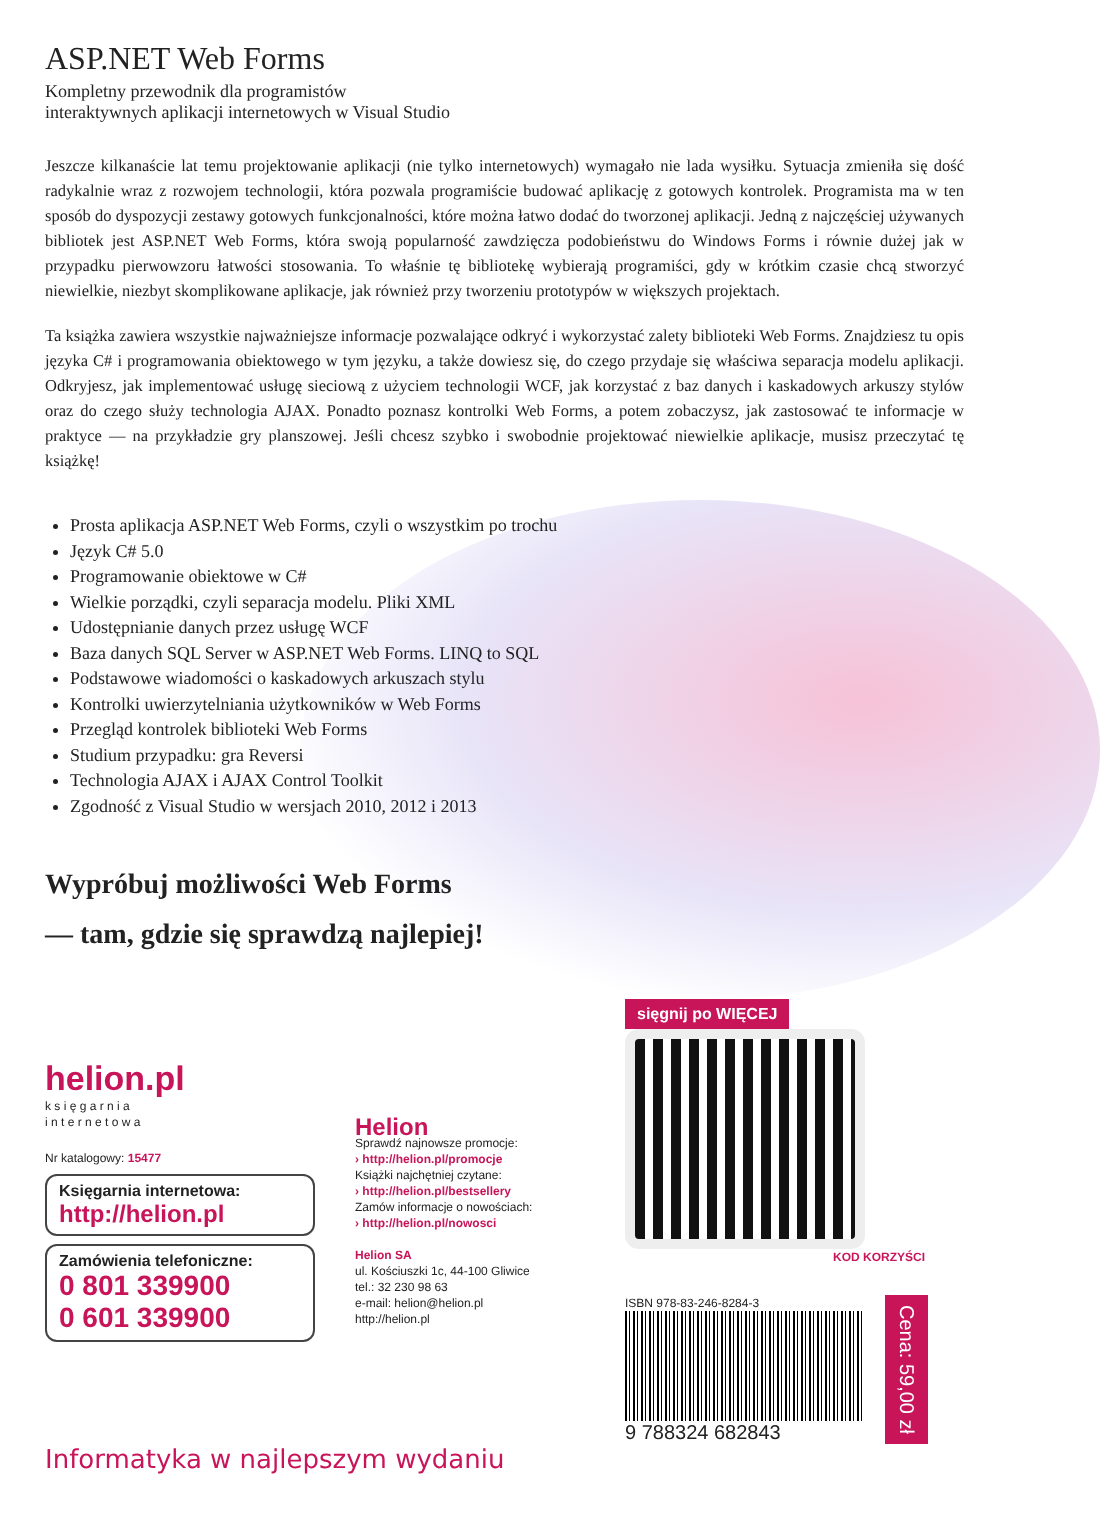ASP.NET Web Forms
Kompletny przewodnik dla programistów
interaktywnych aplikacji internetowych w Visual Studio
Jeszcze kilkanaście lat temu projektowanie aplikacji (nie tylko internetowych) wymagało nie lada wysiłku. Sytuacja zmieniła się dość radykalnie wraz z rozwojem technologii, która pozwala programiście budować aplikację z gotowych kontrolek. Programista ma w ten sposób do dyspozycji zestawy gotowych funkcjonalności, które można łatwo dodać do tworzonej aplikacji. Jedną z najczęściej używanych bibliotek jest ASP.NET Web Forms, która swoją popularność zawdzięcza podobieństwu do Windows Forms i równie dużej jak w przypadku pierwowzoru łatwości stosowania. To właśnie tę bibliotekę wybierają programiści, gdy w krótkim czasie chcą stworzyć niewielkie, niezbyt skomplikowane aplikacje, jak również przy tworzeniu prototypów w większych projektach.
Ta książka zawiera wszystkie najważniejsze informacje pozwalające odkryć i wykorzystać zalety biblioteki Web Forms. Znajdziesz tu opis języka C# i programowania obiektowego w tym języku, a także dowiesz się, do czego przydaje się właściwa separacja modelu aplikacji. Odkryjesz, jak implementować usługę sieciową z użyciem technologii WCF, jak korzystać z baz danych i kaskadowych arkuszy stylów oraz do czego służy technologia AJAX. Ponadto poznasz kontrolki Web Forms, a potem zobaczysz, jak zastosować te informacje w praktyce — na przykładzie gry planszowej. Jeśli chcesz szybko i swobodnie projektować niewielkie aplikacje, musisz przeczytać tę książkę!
Prosta aplikacja ASP.NET Web Forms, czyli o wszystkim po trochu
Język C# 5.0
Programowanie obiektowe w C#
Wielkie porządki, czyli separacja modelu. Pliki XML
Udostępnianie danych przez usługę WCF
Baza danych SQL Server w ASP.NET Web Forms. LINQ to SQL
Podstawowe wiadomości o kaskadowych arkuszach stylu
Kontrolki uwierzytelniania użytkowników w Web Forms
Przegląd kontrolek biblioteki Web Forms
Studium przypadku: gra Reversi
Technologia AJAX i AJAX Control Toolkit
Zgodność z Visual Studio w wersjach 2010, 2012 i 2013
Wypróbuj możliwości Web Forms
— tam, gdzie się sprawdzą najlepiej!
helion.pl
k s i ę g a r n i a
i n t e r n e t o w a
Nr katalogowy: 15477
Księgarnia internetowa:
http://helion.pl
Zamówienia telefoniczne:
0 801 339900
0 601 339900
Helion
Sprawdź najnowsze promocje:
› http://helion.pl/promocje
Książki najchętniej czytane:
› http://helion.pl/bestsellery
Zamów informacje o nowościach:
› http://helion.pl/nowosci
Helion SA
ul. Kościuszki 1c, 44-100 Gliwice
tel.: 32 230 98 63
e-mail: helion@helion.pl
http://helion.pl
sięgnij po WIĘCEJ
KOD KORZYŚCI
ISBN 978-83-246-8284-3
9 788324 682843
Cena: 59,00 zł
Informatyka w najlepszym wydaniu